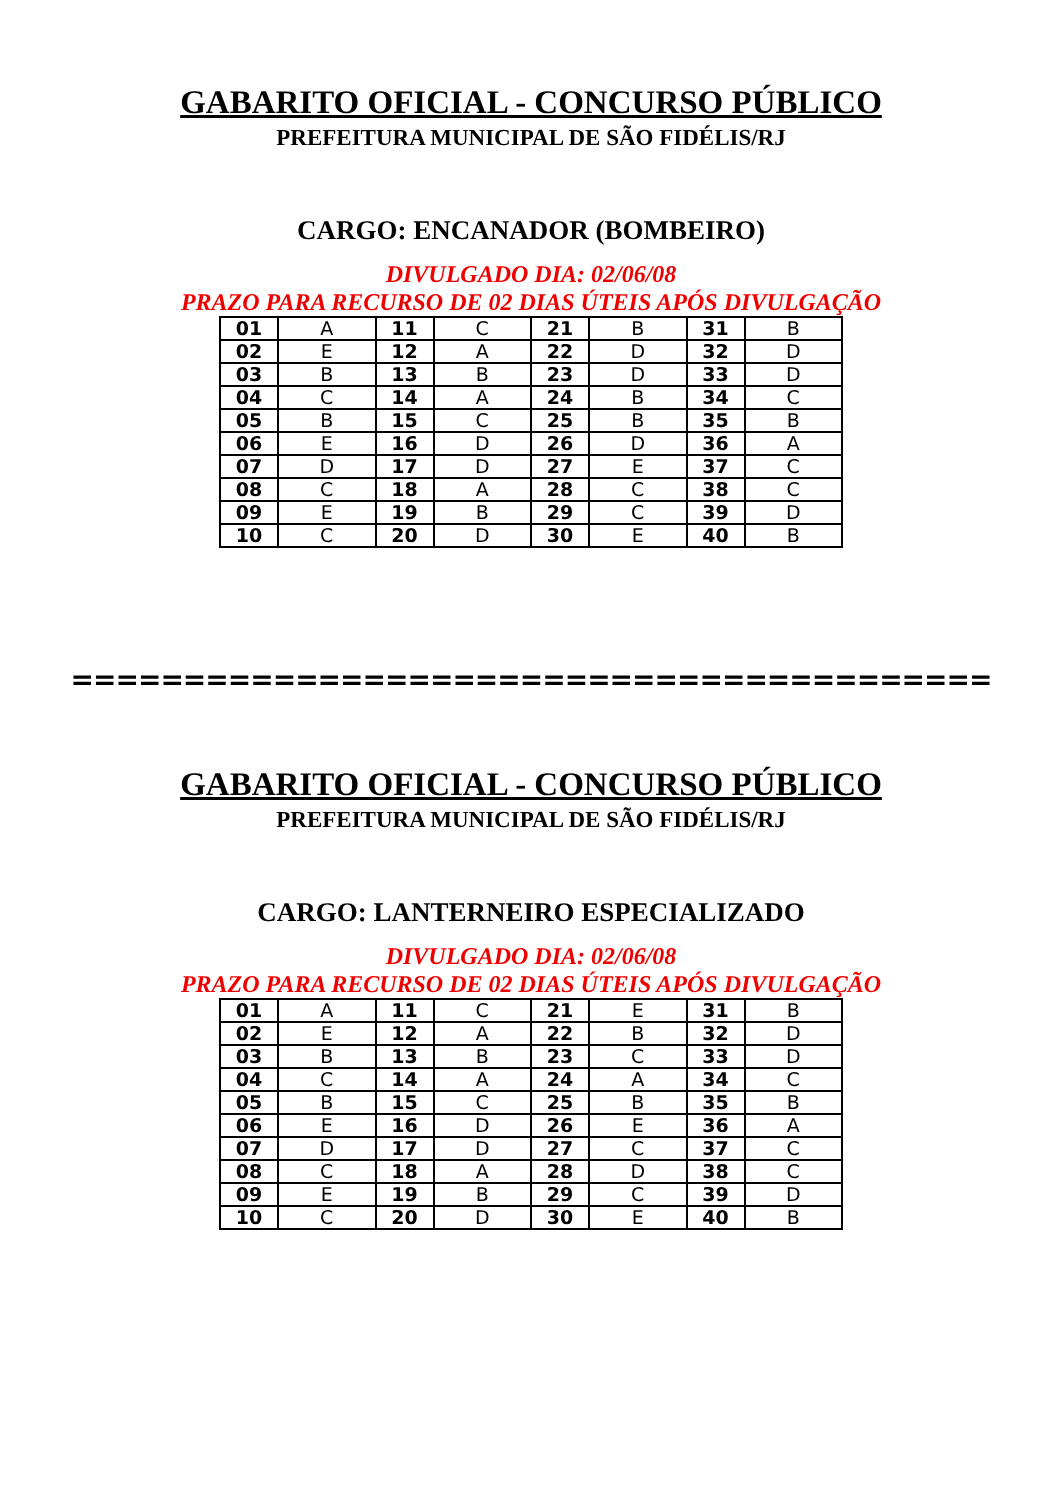GABARITO OFICIAL - CONCURSO PÚBLICO
PREFEITURA MUNICIPAL DE SÃO FIDÉLIS/RJ
CARGO: ENCANADOR (BOMBEIRO)
DIVULGADO DIA: 02/06/08
PRAZO PARA RECURSO DE 02 DIAS ÚTEIS APÓS DIVULGAÇÃO
| 01 | A | 11 | C | 21 | B | 31 | B |
| 02 | E | 12 | A | 22 | D | 32 | D |
| 03 | B | 13 | B | 23 | D | 33 | D |
| 04 | C | 14 | A | 24 | B | 34 | C |
| 05 | B | 15 | C | 25 | B | 35 | B |
| 06 | E | 16 | D | 26 | D | 36 | A |
| 07 | D | 17 | D | 27 | E | 37 | C |
| 08 | C | 18 | A | 28 | C | 38 | C |
| 09 | E | 19 | B | 29 | C | 39 | D |
| 10 | C | 20 | D | 30 | E | 40 | B |
=========================================
GABARITO OFICIAL - CONCURSO PÚBLICO
PREFEITURA MUNICIPAL DE SÃO FIDÉLIS/RJ
CARGO: LANTERNEIRO ESPECIALIZADO
DIVULGADO DIA: 02/06/08
PRAZO PARA RECURSO DE 02 DIAS ÚTEIS APÓS DIVULGAÇÃO
| 01 | A | 11 | C | 21 | E | 31 | B |
| 02 | E | 12 | A | 22 | B | 32 | D |
| 03 | B | 13 | B | 23 | C | 33 | D |
| 04 | C | 14 | A | 24 | A | 34 | C |
| 05 | B | 15 | C | 25 | B | 35 | B |
| 06 | E | 16 | D | 26 | E | 36 | A |
| 07 | D | 17 | D | 27 | C | 37 | C |
| 08 | C | 18 | A | 28 | D | 38 | C |
| 09 | E | 19 | B | 29 | C | 39 | D |
| 10 | C | 20 | D | 30 | E | 40 | B |